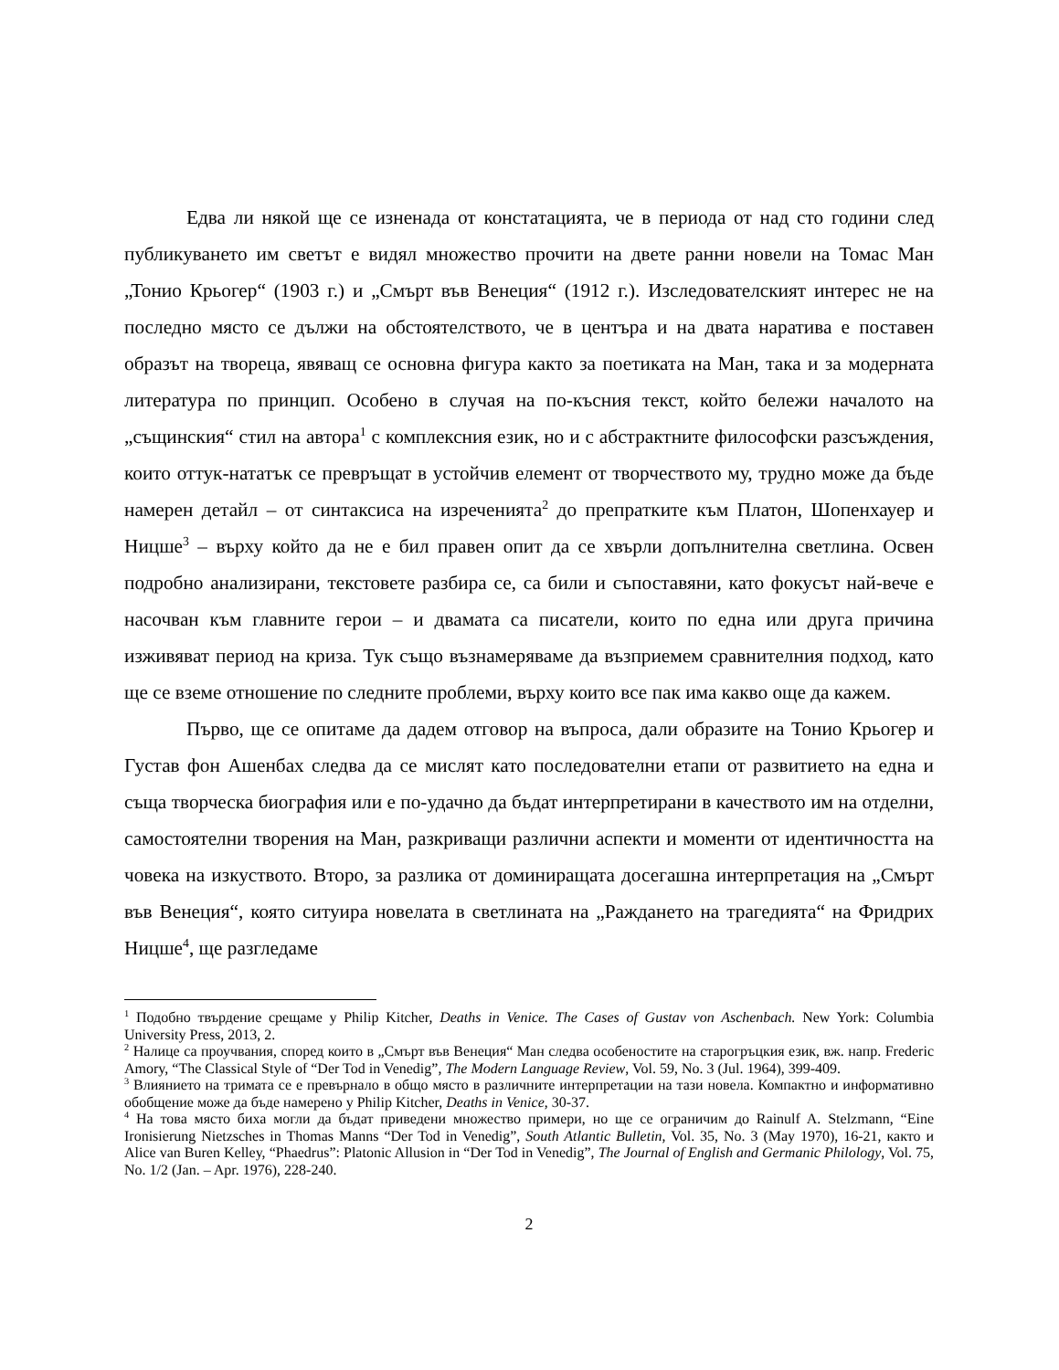Едва ли някой ще се изненада от констатацията, че в периода от над сто години след публикуването им светът е видял множество прочити на двете ранни новели на Томас Ман „Тонио Крьогер“ (1903 г.) и „Смърт във Венеция“ (1912 г.). Изследователският интерес не на последно място се дължи на обстоятелството, че в центъра и на двата наратива е поставен образът на твореца, явяващ се основна фигура както за поетиката на Ман, така и за модерната литература по принцип. Особено в случая на по-късния текст, който бележи началото на „същинския“ стил на автора<sup>1</sup> с комплексния език, но и с абстрактните философски разсъждения, които оттук-нататък се превръщат в устойчив елемент от творчеството му, трудно може да бъде намерен детайл – от синтаксиса на изреченията<sup>2</sup> до препратките към Платон, Шопенхауер и Ницше<sup>3</sup> – върху който да не е бил правен опит да се хвърли допълнителна светлина. Освен подробно анализирани, текстовете разбира се, са били и съпоставяни, като фокусът най-вече е насочван към главните герои – и двамата са писатели, които по една или друга причина изживяват период на криза. Тук също възнамеряваме да възприемем сравнителния подход, като ще се вземе отношение по следните проблеми, върху които все пак има какво още да кажем.
Първо, ще се опитаме да дадем отговор на въпроса, дали образите на Тонио Крьогер и Густав фон Ашенбах следва да се мислят като последователни етапи от развитието на една и съща творческа биография или е по-удачно да бъдат интерпретирани в качеството им на отделни, самостоятелни творения на Ман, разкриващи различни аспекти и моменти от идентичността на човека на изкуството. Второ, за разлика от доминиращата досегашна интерпретация на „Смърт във Венеция“, която ситуира новелата в светлината на „Раждането на трагедията“ на Фридрих Ницше<sup>4</sup>, ще разгледаме
<sup>1</sup> Подобно твърдение срещаме у Philip Kitcher, Deaths in Venice. The Cases of Gustav von Aschenbach. New York: Columbia University Press, 2013, 2.
<sup>2</sup> Налице са проучвания, според които в „Смърт във Венеция“ Ман следва особеностите на старогръцкия език, вж. напр. Frederic Amory, “The Classical Style of “Der Tod in Venedig”, The Modern Language Review, Vol. 59, No. 3 (Jul. 1964), 399-409.
<sup>3</sup> Влиянието на тримата се е превърнало в общо място в различните интерпретации на тази новела. Компактно и информативно обобщение може да бъде намерено у Philip Kitcher, Deaths in Venice, 30-37.
<sup>4</sup> На това място биха могли да бъдат приведени множество примери, но ще се ограничим до Rainulf A. Stelzmann, “Eine Ironisierung Nietzsches in Thomas Manns “Der Tod in Venedig”, South Atlantic Bulletin, Vol. 35, No. 3 (May 1970), 16-21, както и Alice van Buren Kelley, “Phaedrus”: Platonic Allusion in “Der Tod in Venedig”, The Journal of English and Germanic Philology, Vol. 75, No. 1/2 (Jan. – Apr. 1976), 228-240.
2